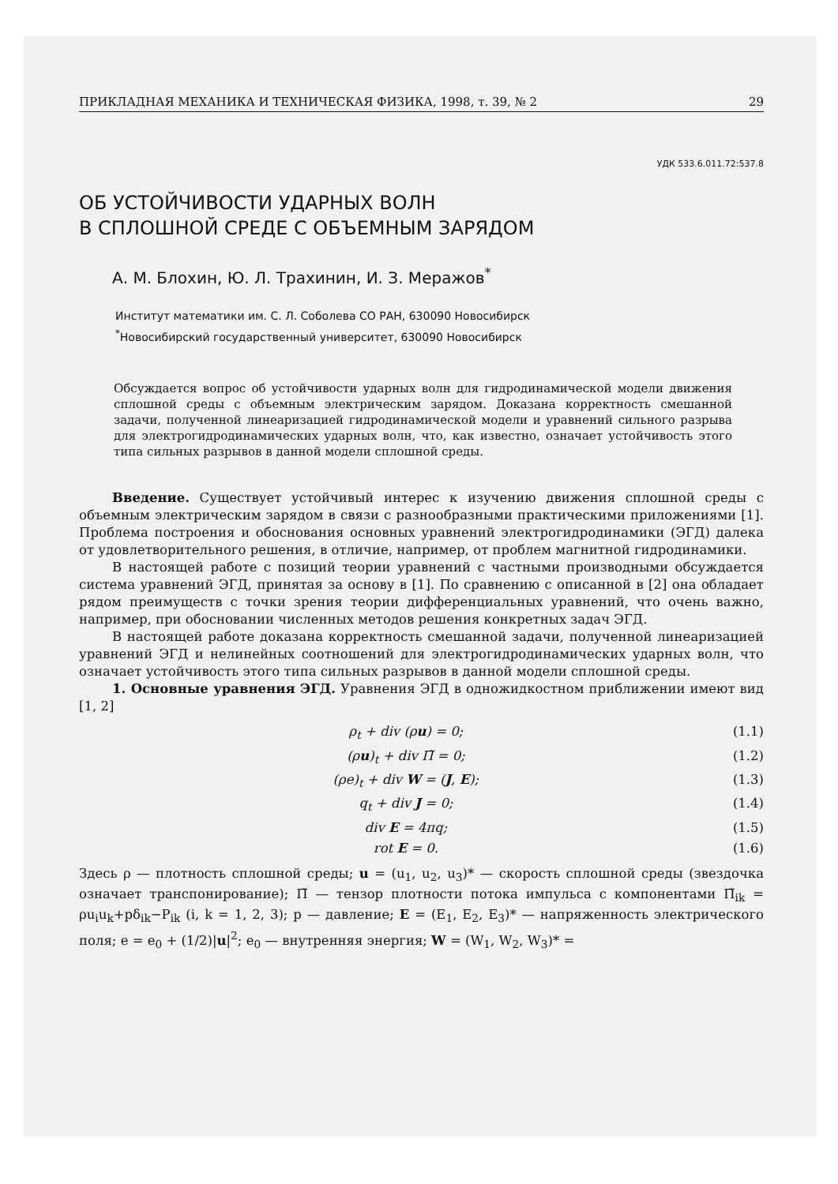ПРИКЛАДНАЯ МЕХАНИКА И ТЕХНИЧЕСКАЯ ФИЗИКА, 1998, т. 39, № 2 29
УДК 533.6.011.72:537.8
ОБ УСТОЙЧИВОСТИ УДАРНЫХ ВОЛН
В СПЛОШНОЙ СРЕДЕ С ОБЪЕМНЫМ ЗАРЯДОМ
А. М. Блохин, Ю. Л. Трахинин, И. З. Меражов<sup>*</sup>
Институт математики им. С. Л. Соболева СО РАН, 630090 Новосибирск
<sup>*</sup> Новосибирский государственный университет, 630090 Новосибирск
Обсуждается вопрос об устойчивости ударных волн для гидродинамической модели движения сплошной среды с объемным электрическим зарядом. Доказана корректность смешанной задачи, полученной линеаризацией гидродинамической модели и уравнений сильного разрыва для электрогидродинамических ударных волн, что, как известно, означает устойчивость этого типа сильных разрывов в данной модели сплошной среды.
Введение. Существует устойчивый интерес к изучению движения сплошной среды с объемным электрическим зарядом в связи с разнообразными практическими приложениями [1]. Проблема построения и обоснования основных уравнений электрогидродинамики (ЭГД) далека от удовлетворительного решения, в отличие, например, от проблем магнитной гидродинамики.
В настоящей работе с позиций теории уравнений с частными производными обсуждается система уравнений ЭГД, принятая за основу в [1]. По сравнению с описанной в [2] она обладает рядом преимуществ с точки зрения теории дифференциальных уравнений, что очень важно, например, при обосновании численных методов решения конкретных задач ЭГД.
В настоящей работе доказана корректность смешанной задачи, полученной линеаризацией уравнений ЭГД и нелинейных соотношений для электрогидродинамических ударных волн, что означает устойчивость этого типа сильных разрывов в данной модели сплошной среды.
1. Основные уравнения ЭГД. Уравнения ЭГД в одножидкостном приближении имеют вид [1, 2]
ρ<sub>t</sub> + div (ρu) = 0; (1.1)
(ρu)<sub>t</sub> + div Π̃ = 0; (1.2)
(ρe)<sub>t</sub> + div W = (J, E); (1.3)
q<sub>t</sub> + div J = 0; (1.4)
div E = 4πq; (1.5)
rot E = 0. (1.6)
Здесь ρ — плотность сплошной среды; u = (u<sub>1</sub>, u<sub>2</sub>, u<sub>3</sub>)* — скорость сплошной среды (звездочка означает транспонирование); Π̃ — тензор плотности потока импульса с компонентами Π̃<sub>ik</sub> = ρu<sub>i</sub>u<sub>k</sub>+pδ<sub>ik</sub>−P<sub>ik</sub> (i, k = 1, 2, 3); p — давление; E = (E<sub>1</sub>, E<sub>2</sub>, E<sub>3</sub>)* — напряженность электрического поля; e = e<sub>0</sub> + (1/2)|u|<sup>2</sup>; e<sub>0</sub> — внутренняя энергия; W = (W<sub>1</sub>, W<sub>2</sub>, W<sub>3</sub>)* =